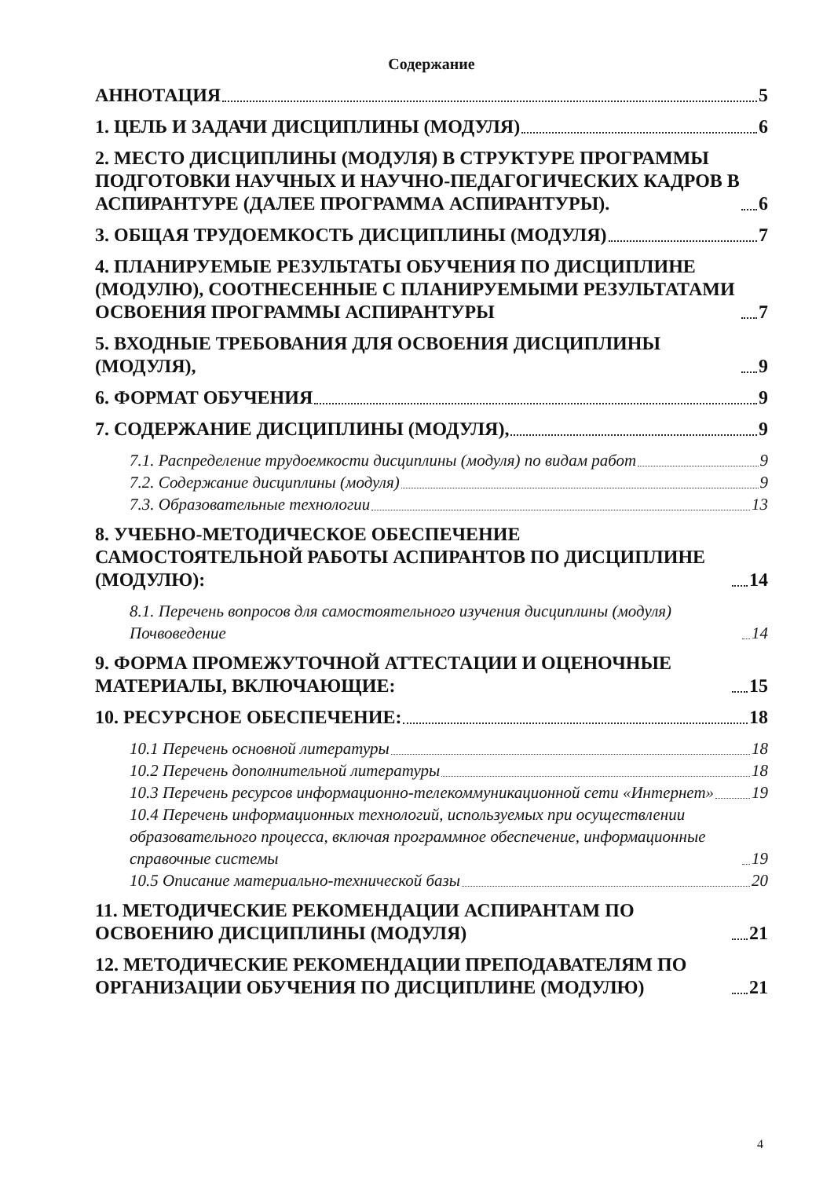Содержание
АННОТАЦИЯ 5
1. ЦЕЛЬ И ЗАДАЧИ ДИСЦИПЛИНЫ (МОДУЛЯ) 6
2. МЕСТО ДИСЦИПЛИНЫ (МОДУЛЯ) В СТРУКТУРЕ ПРОГРАММЫ ПОДГОТОВКИ НАУЧНЫХ И НАУЧНО-ПЕДАГОГИЧЕСКИХ КАДРОВ В АСПИРАНТУРЕ (ДАЛЕЕ ПРОГРАММА АСПИРАНТУРЫ). 6
3. ОБЩАЯ ТРУДОЕМКОСТЬ ДИСЦИПЛИНЫ (МОДУЛЯ) 7
4. ПЛАНИРУЕМЫЕ РЕЗУЛЬТАТЫ ОБУЧЕНИЯ ПО ДИСЦИПЛИНЕ (МОДУЛЮ), СООТНЕСЕННЫЕ С ПЛАНИРУЕМЫМИ РЕЗУЛЬТАТАМИ ОСВОЕНИЯ ПРОГРАММЫ АСПИРАНТУРЫ 7
5. ВХОДНЫЕ ТРЕБОВАНИЯ ДЛЯ ОСВОЕНИЯ ДИСЦИПЛИНЫ (МОДУЛЯ), 9
6. ФОРМАТ ОБУЧЕНИЯ 9
7. СОДЕРЖАНИЕ ДИСЦИПЛИНЫ (МОДУЛЯ), 9
7.1. Распределение трудоемкости дисциплины (модуля) по видам работ 9
7.2. Содержание дисциплины (модуля) 9
7.3. Образовательные технологии 13
8. УЧЕБНО-МЕТОДИЧЕСКОЕ ОБЕСПЕЧЕНИЕ САМОСТОЯТЕЛЬНОЙ РАБОТЫ АСПИРАНТОВ ПО ДИСЦИПЛИНЕ (МОДУЛЮ): 14
8.1. Перечень вопросов для самостоятельного изучения дисциплины (модуля) Почвоведение 14
9. ФОРМА ПРОМЕЖУТОЧНОЙ АТТЕСТАЦИИ И ОЦЕНОЧНЫЕ МАТЕРИАЛЫ, ВКЛЮЧАЮЩИЕ: 15
10. РЕСУРСНОЕ ОБЕСПЕЧЕНИЕ: 18
10.1 Перечень основной литературы 18
10.2 Перечень дополнительной литературы 18
10.3 Перечень ресурсов информационно-телекоммуникационной сети «Интернет» 19
10.4 Перечень информационных технологий, используемых при осуществлении образовательного процесса, включая программное обеспечение, информационные справочные системы 19
10.5 Описание материально-технической базы 20
11. МЕТОДИЧЕСКИЕ РЕКОМЕНДАЦИИ АСПИРАНТАМ ПО ОСВОЕНИЮ ДИСЦИПЛИНЫ (МОДУЛЯ) 21
12. МЕТОДИЧЕСКИЕ РЕКОМЕНДАЦИИ ПРЕПОДАВАТЕЛЯМ ПО ОРГАНИЗАЦИИ ОБУЧЕНИЯ ПО ДИСЦИПЛИНЕ (МОДУЛЮ) 21
4